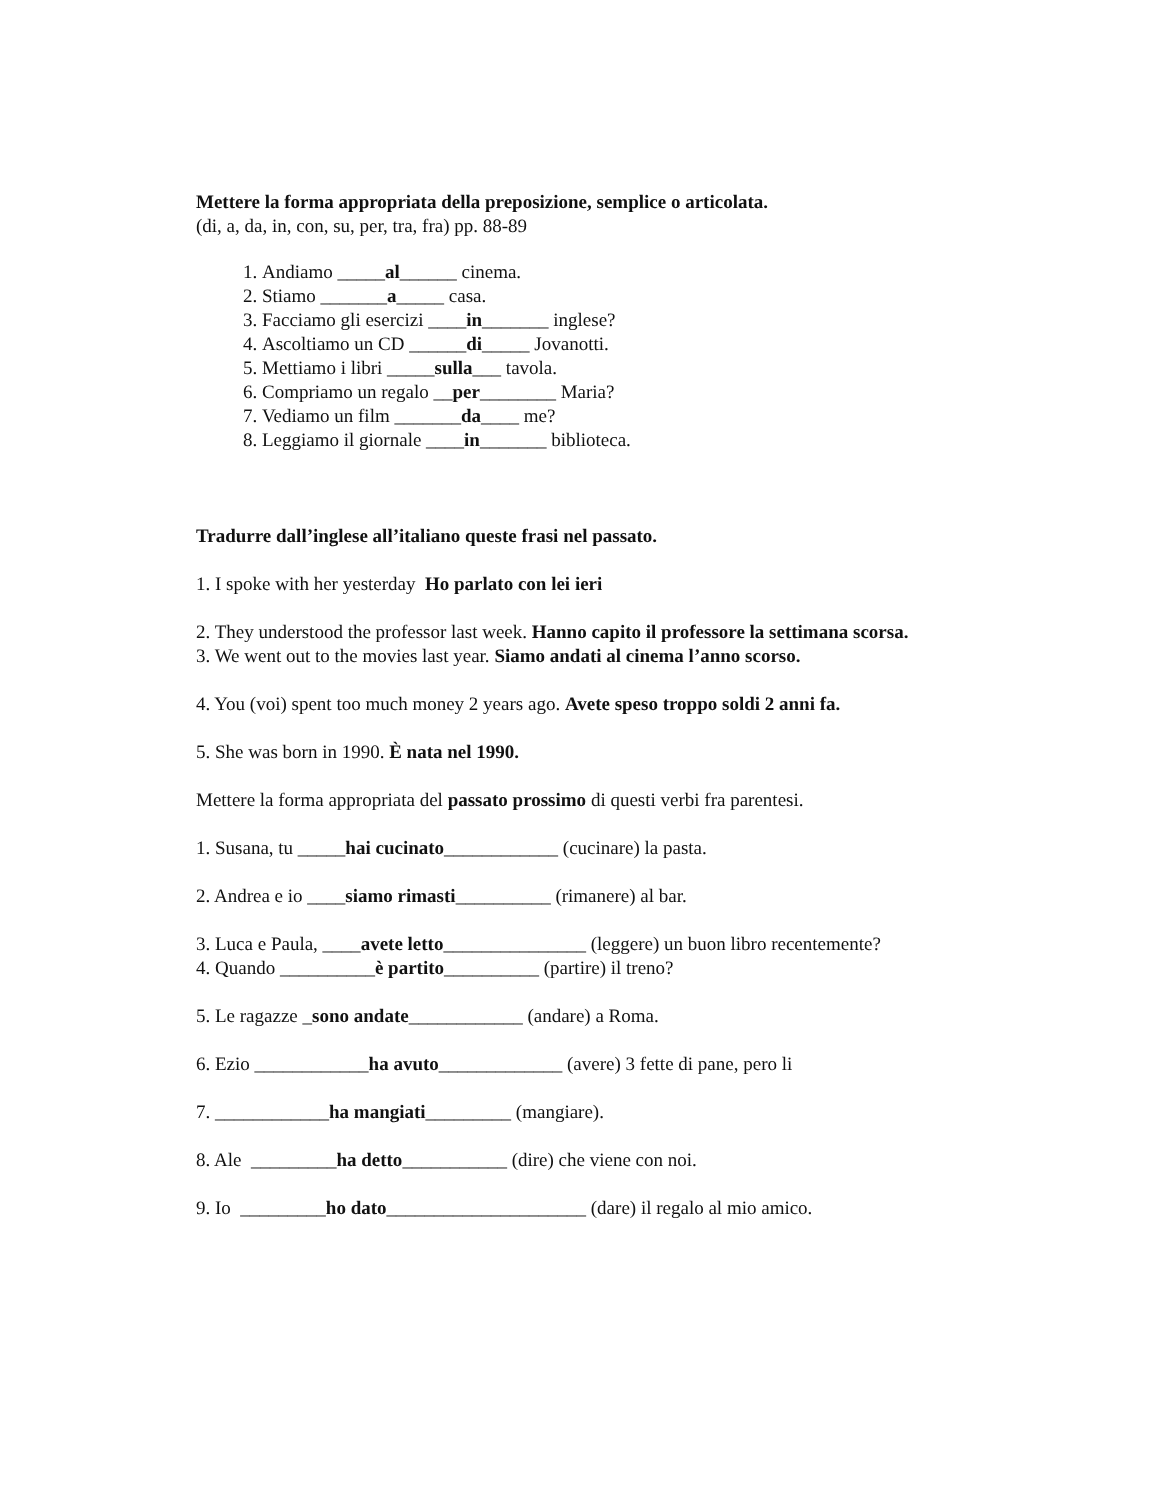Mettere la forma appropriata della preposizione, semplice o articolata.
(di, a, da, in, con, su, per, tra, fra) pp. 88-89
1. Andiamo _____al______ cinema.
2. Stiamo _______a_____ casa.
3. Facciamo gli esercizi ____in_______ inglese?
4. Ascoltiamo un CD ______di_____ Jovanotti.
5. Mettiamo i libri _____sulla___ tavola.
6. Compriamo un regalo __per________ Maria?
7. Vediamo un film _______da____ me?
8. Leggiamo il giornale ____in_______ biblioteca.
Tradurre dall’inglese all’italiano queste frasi nel passato.
1. I spoke with her yesterday Ho parlato con lei ieri
2. They understood the professor last week. Hanno capito il professore la settimana scorsa.
3. We went out to the movies last year. Siamo andati al cinema l’anno scorso.
4. You (voi) spent too much money 2 years ago. Avete speso troppo soldi 2 anni fa.
5. She was born in 1990. È nata nel 1990.
Mettere la forma appropriata del passato prossimo di questi verbi fra parentesi.
1. Susana, tu _____hai cucinato____________ (cucinare) la pasta.
2. Andrea e io ____siamo rimasti__________ (rimanere) al bar.
3. Luca e Paula, ____avete letto_______________ (leggere) un buon libro recentemente?
4. Quando __________è partito__________ (partire) il treno?
5. Le ragazze _sono andate____________ (andare) a Roma.
6. Ezio ____________ha avuto_____________ (avere) 3 fette di pane, pero li
7. ____________ha mangiati_________ (mangiare).
8. Ale _________ha detto___________ (dire) che viene con noi.
9. Io _________ho dato_____________________ (dare) il regalo al mio amico.